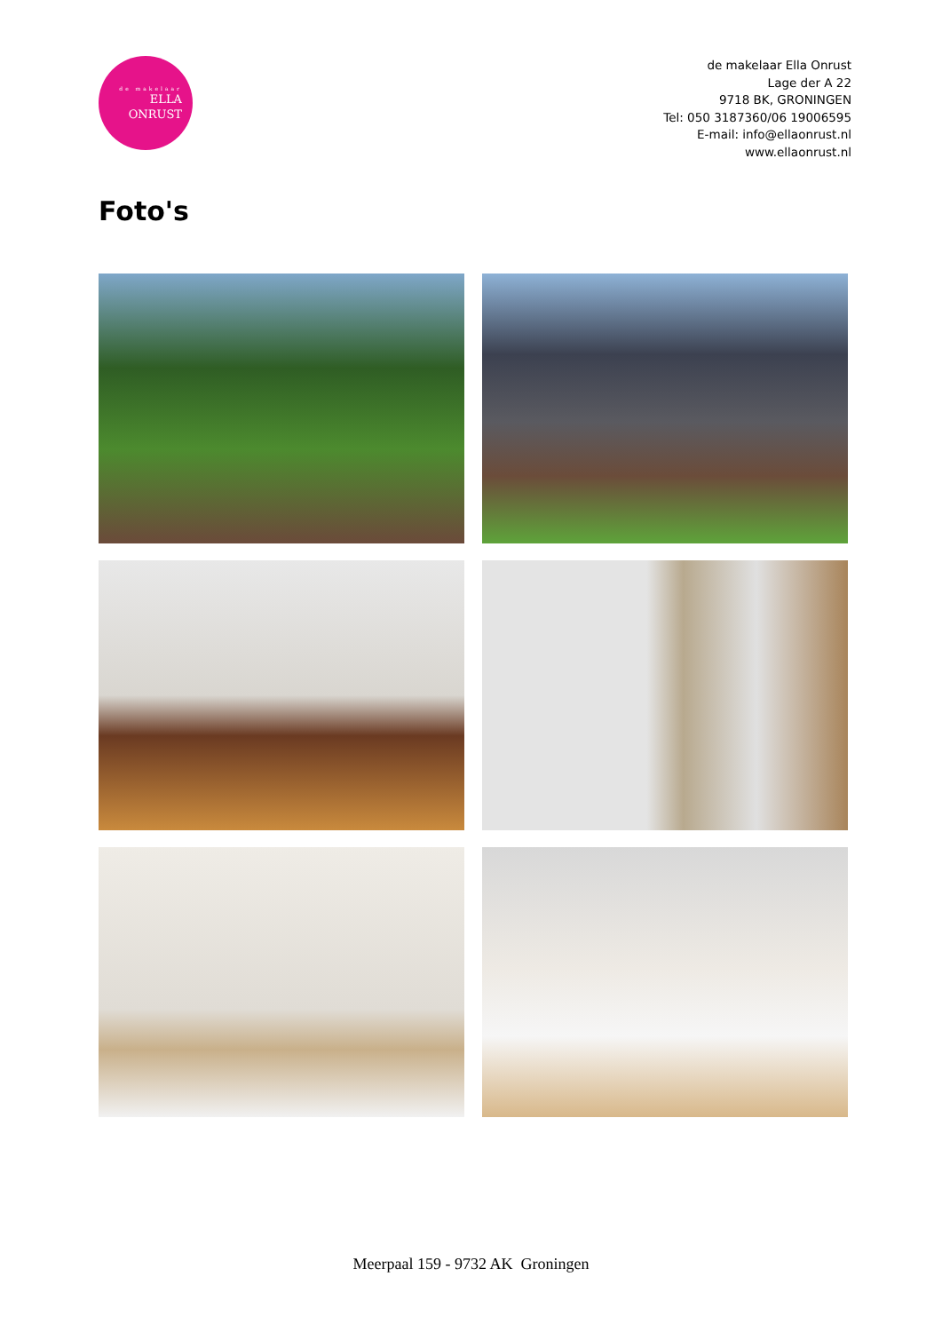de makelaar
ELLA
ONRUST
de makelaar Ella Onrust
Lage der A 22
9718 BK, GRONINGEN
Tel: 050 3187360/06 19006595
E-mail: info@ellaonrust.nl
www.ellaonrust.nl
Foto's
Meerpaal 159 - 9732 AK Groningen